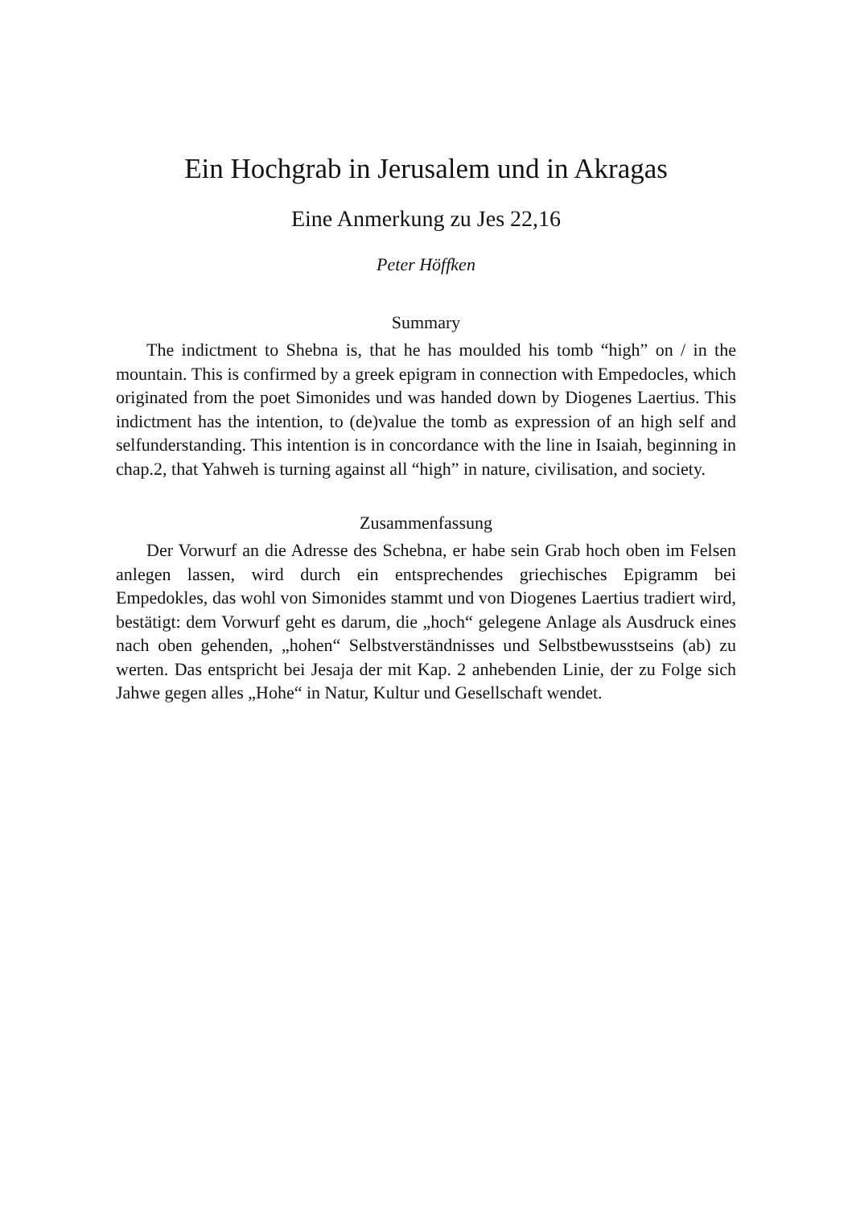Ein Hochgrab in Jerusalem und in Akragas
Eine Anmerkung zu Jes 22,16
Peter Höffken
Summary
The indictment to Shebna is, that he has moulded his tomb “high” on / in the mountain. This is confirmed by a greek epigram in connection with Empedocles, which originated from the poet Simonides und was handed down by Diogenes Laertius. This indictment has the intention, to (de)value the tomb as expression of an high self and selfunderstanding. This intention is in concordance with the line in Isaiah, beginning in chap.2, that Yahweh is turning against all “high” in nature, civilisation, and society.
Zusammenfassung
Der Vorwurf an die Adresse des Schebna, er habe sein Grab hoch oben im Felsen anlegen lassen, wird durch ein entsprechendes griechisches Epigramm bei Empedokles, das wohl von Simonides stammt und von Diogenes Laertius tradiert wird, bestätigt: dem Vorwurf geht es darum, die „hoch“ gelegene Anlage als Ausdruck eines nach oben gehenden, „hohen“ Selbstverständnisses und Selbstbewusstseins (ab) zu werten. Das entspricht bei Jesaja der mit Kap. 2 anhebenden Linie, der zu Folge sich Jahwe gegen alles „Hohe“ in Natur, Kultur und Gesellschaft wendet.